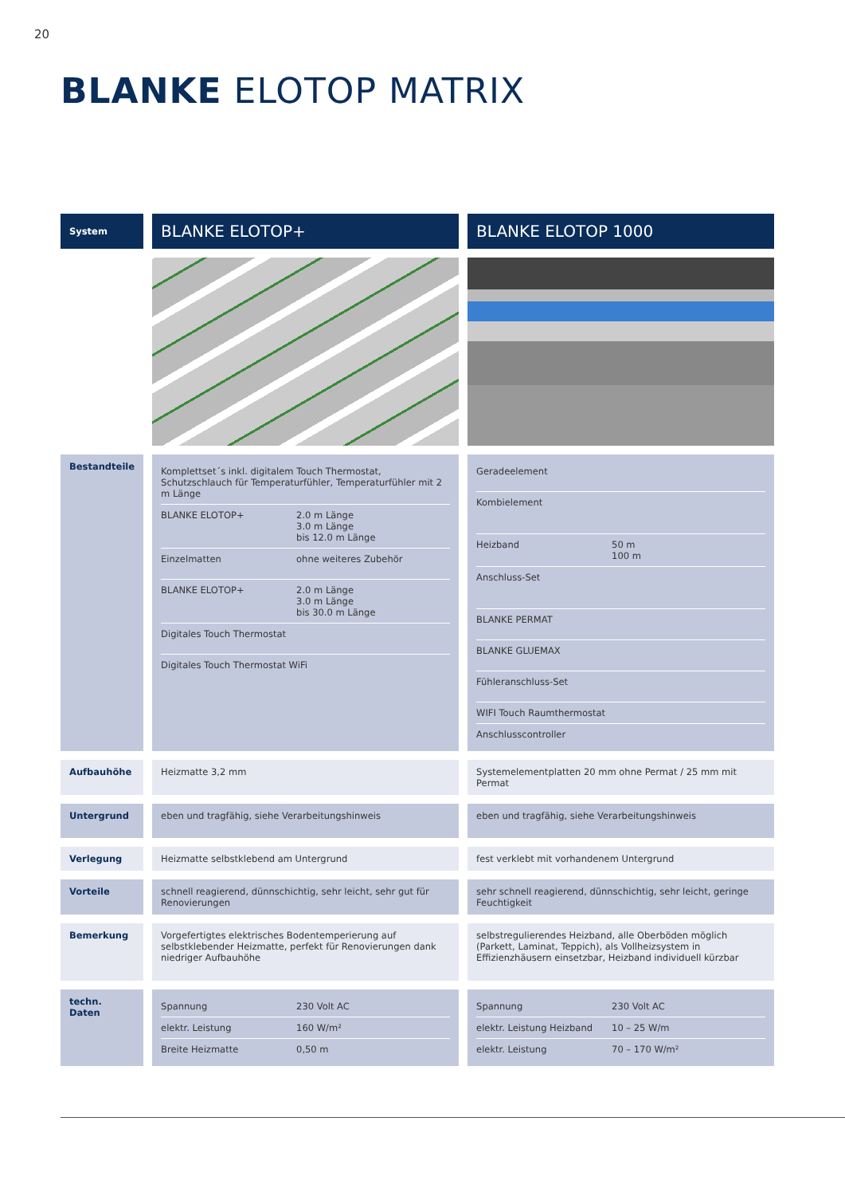20
BLANKE ELOTOP MATRIX
| System | BLANKE ELOTOP+ | BLANKE ELOTOP 1000 |
| Bestandteile | / Komplettset´s inkl. digitalem Touch Thermostat, Schutzschlauch für Temperaturfühler, Temperaturfühler mit 2 m Länge / / / BLANKE ELOTOP+ / 2.0 m Länge 3.0 m Länge bis 12.0 m Länge / / Einzelmatten / ohne weiteres Zubehör / / BLANKE ELOTOP+ / 2.0 m Länge 3.0 m Länge bis 30.0 m Länge / / Digitales Touch Thermostat / / / Digitales Touch Thermostat WiFi / / | / Geradeelement / / / Kombielement / / / Heizband / 50 m 100 m / / Anschluss-Set / / / BLANKE PERMAT / / / BLANKE GLUEMAX / / / Fühleranschluss-Set / / / WIFI Touch Raumthermostat / / / Anschlusscontroller / / |
| Aufbauhöhe | Heizmatte 3,2 mm | Systemelementplatten 20 mm ohne Permat / 25 mm mit Permat |
| Untergrund | eben und tragfähig, siehe Verarbeitungshinweis | eben und tragfähig, siehe Verarbeitungshinweis |
| Verlegung | Heizmatte selbstklebend am Untergrund | fest verklebt mit vorhandenem Untergrund |
| Vorteile | schnell reagierend, dünnschichtig, sehr leicht, sehr gut für Renovierungen | sehr schnell reagierend, dünnschichtig, sehr leicht, geringe Feuchtigkeit |
| Bemerkung | Vorgefertigtes elektrisches Bodentemperierung auf selbstklebender Heizmatte, perfekt für Renovierungen dank niedriger Aufbauhöhe | selbstregulierendes Heizband, alle Oberböden möglich (Parkett, Laminat, Teppich), als Vollheizsystem in Effizienzhäusern einsetzbar, Heizband individuell kürzbar |
| techn. Daten | / Spannung / 230 Volt AC / / elektr. Leistung / 160 W/m² / / Breite Heizmatte / 0,50 m / | / Spannung / 230 Volt AC / / elektr. Leistung Heizband / 10 – 25 W/m / / elektr. Leistung / 70 – 170 W/m² / |